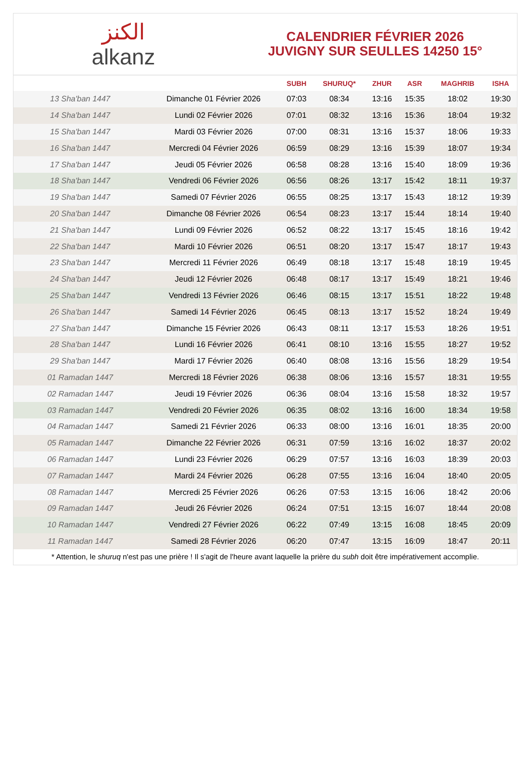الكنز
alkanz
CALENDRIER FÉVRIER 2026
JUVIGNY SUR SEULLES 14250 15°
| | | SUBH | SHURUQ* | ZHUR | ASR | MAGHRIB | ISHA |
| --- | --- | --- | --- | --- | --- | --- | --- |
| 13 Sha'ban 1447 | Dimanche 01 Février 2026 | 07:03 | 08:34 | 13:16 | 15:35 | 18:02 | 19:30 |
| 14 Sha'ban 1447 | Lundi 02 Février 2026 | 07:01 | 08:32 | 13:16 | 15:36 | 18:04 | 19:32 |
| 15 Sha'ban 1447 | Mardi 03 Février 2026 | 07:00 | 08:31 | 13:16 | 15:37 | 18:06 | 19:33 |
| 16 Sha'ban 1447 | Mercredi 04 Février 2026 | 06:59 | 08:29 | 13:16 | 15:39 | 18:07 | 19:34 |
| 17 Sha'ban 1447 | Jeudi 05 Février 2026 | 06:58 | 08:28 | 13:16 | 15:40 | 18:09 | 19:36 |
| 18 Sha'ban 1447 | Vendredi 06 Février 2026 | 06:56 | 08:26 | 13:17 | 15:42 | 18:11 | 19:37 |
| 19 Sha'ban 1447 | Samedi 07 Février 2026 | 06:55 | 08:25 | 13:17 | 15:43 | 18:12 | 19:39 |
| 20 Sha'ban 1447 | Dimanche 08 Février 2026 | 06:54 | 08:23 | 13:17 | 15:44 | 18:14 | 19:40 |
| 21 Sha'ban 1447 | Lundi 09 Février 2026 | 06:52 | 08:22 | 13:17 | 15:45 | 18:16 | 19:42 |
| 22 Sha'ban 1447 | Mardi 10 Février 2026 | 06:51 | 08:20 | 13:17 | 15:47 | 18:17 | 19:43 |
| 23 Sha'ban 1447 | Mercredi 11 Février 2026 | 06:49 | 08:18 | 13:17 | 15:48 | 18:19 | 19:45 |
| 24 Sha'ban 1447 | Jeudi 12 Février 2026 | 06:48 | 08:17 | 13:17 | 15:49 | 18:21 | 19:46 |
| 25 Sha'ban 1447 | Vendredi 13 Février 2026 | 06:46 | 08:15 | 13:17 | 15:51 | 18:22 | 19:48 |
| 26 Sha'ban 1447 | Samedi 14 Février 2026 | 06:45 | 08:13 | 13:17 | 15:52 | 18:24 | 19:49 |
| 27 Sha'ban 1447 | Dimanche 15 Février 2026 | 06:43 | 08:11 | 13:17 | 15:53 | 18:26 | 19:51 |
| 28 Sha'ban 1447 | Lundi 16 Février 2026 | 06:41 | 08:10 | 13:16 | 15:55 | 18:27 | 19:52 |
| 29 Sha'ban 1447 | Mardi 17 Février 2026 | 06:40 | 08:08 | 13:16 | 15:56 | 18:29 | 19:54 |
| 01 Ramadan 1447 | Mercredi 18 Février 2026 | 06:38 | 08:06 | 13:16 | 15:57 | 18:31 | 19:55 |
| 02 Ramadan 1447 | Jeudi 19 Février 2026 | 06:36 | 08:04 | 13:16 | 15:58 | 18:32 | 19:57 |
| 03 Ramadan 1447 | Vendredi 20 Février 2026 | 06:35 | 08:02 | 13:16 | 16:00 | 18:34 | 19:58 |
| 04 Ramadan 1447 | Samedi 21 Février 2026 | 06:33 | 08:00 | 13:16 | 16:01 | 18:35 | 20:00 |
| 05 Ramadan 1447 | Dimanche 22 Février 2026 | 06:31 | 07:59 | 13:16 | 16:02 | 18:37 | 20:02 |
| 06 Ramadan 1447 | Lundi 23 Février 2026 | 06:29 | 07:57 | 13:16 | 16:03 | 18:39 | 20:03 |
| 07 Ramadan 1447 | Mardi 24 Février 2026 | 06:28 | 07:55 | 13:16 | 16:04 | 18:40 | 20:05 |
| 08 Ramadan 1447 | Mercredi 25 Février 2026 | 06:26 | 07:53 | 13:15 | 16:06 | 18:42 | 20:06 |
| 09 Ramadan 1447 | Jeudi 26 Février 2026 | 06:24 | 07:51 | 13:15 | 16:07 | 18:44 | 20:08 |
| 10 Ramadan 1447 | Vendredi 27 Février 2026 | 06:22 | 07:49 | 13:15 | 16:08 | 18:45 | 20:09 |
| 11 Ramadan 1447 | Samedi 28 Février 2026 | 06:20 | 07:47 | 13:15 | 16:09 | 18:47 | 20:11 |
* Attention, le shuruq n'est pas une prière ! Il s'agit de l'heure avant laquelle la prière du subh doit être impérativement accomplie.